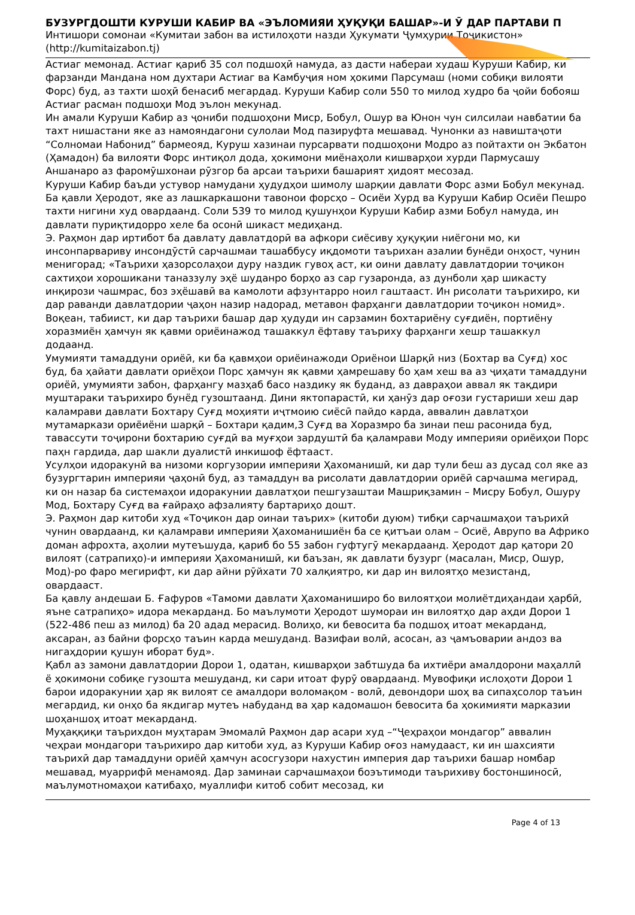БУЗУРГДОШТИ КУРУШИ КАБИР ВА «ЭЪЛОМИЯИ ҲУҚУҚИ БАШАР»-И Ӯ ДАР ПАРТАВИ П
Интишори сомонаи «Кумитаи забон ва истилоҳоти назди Ҳукумати Ҷумҳурии Тоҷикистон»
(http://kumitaizabon.tj)
Астиаг мемонад. Астиаг қариб 35 сол подшоҳӣ намуда, аз дасти набераи худаш Куруши Кабир, ки фарзанди Мандана ном духтари Астиаг ва Камбуҷия ном ҳокими Парсумаш (номи собиқи вилояти Форс) буд, аз тахти шоҳӣ бенасиб мегардад. Куруши Кабир соли 550 то милод худро ба ҷойи бобояш Астиаг расман подшоҳи Мод эълон мекунад.
Ин амали Куруши Кабир аз ҷониби подшоҳони Миср, Бобул, Ошур ва Юнон чун силсилаи навбатии ба тахт нишастани яке аз намояндагони сулолаи Мод пазируфта мешавад. Чунонки аз навиштаҷоти “Солномаи Набонид” бармеояд, Куруш хазинаи пурсарвати подшоҳони Модро аз пойтахти он Экбатон (Ҳамадон) ба вилояти Форс интиқол дода, ҳокимони миёнаҳоли кишварҳои хурди Пармусашу Аншанаро аз фаромӯшхонаи рӯзгор ба арсаи таърихи башарият ҳидоят месозад.
Куруши Кабир баъди устувор намудани ҳудудҳои шимолу шарқии давлати Форс азми Бобул мекунад. Ба қавли Ҳеродот, яке аз лашкаркашони тавонои форсҳо – Осиёи Хурд ва Куруши Кабир Осиёи Пешро тахти нигини худ овардаанд. Соли 539 то милод қушунҳои Куруши Кабир азми Бобул намуда, ин давлати пуриқтидорро хеле ба осонӣ шикаст медиҳанд.
Э. Раҳмон дар иртибот ба давлату давлатдорӣ ва афкори сиёсиву ҳуқуқии ниёгони мо, ки инсонпарвариву инсондӯстӣ сарчашмаи ташаббусу иқдомоти таърихан азалии бунёди онҳост, чунин менигорад; «Таърихи ҳазорсолаҳои дуру наздик гувоҳ аст, ки оини давлату давлатдории тоҷикон сахтиҳои хорошикани таназзулу эҳё шуданро борҳо аз сар гузаронда, аз дунболи ҳар шикасту инқирози чашмрас, боз эҳёшавӣ ва камолоти афзунтарро ноил гаштааст. Ин рисолати таърихиро, ки дар раванди давлатдории ҷаҳон назир надорад, метавон фарҳанги давлатдории тоҷикон номид».
Воқеан, табиист, ки дар таърихи башар дар ҳудуди ин сарзамин бохтариёну суғдиён, портиёну хоразмиён ҳамчун як қавми ориёинажод ташаккул ёфтаву таъриху фарҳанги хешр ташаккул додаанд.
Умумияти тамаддуни ориёӣ, ки ба қавмҳои ориёинажоди Ориёнои Шарқӣ низ (Бохтар ва Суғд) хос буд, ба ҳайати давлати ориёҳои Порс ҳамчун як қавми ҳамрешаву бо ҳам хеш ва аз ҷиҳати тамаддуни ориёӣ, умумияти забон, фарҳангу мазҳаб басо наздику як буданд, аз давраҳои аввал як тақдири муштараки таърихиро бунёд гузоштаанд. Дини яктопарастӣ, ки ҳанӯз дар оғози густариши хеш дар каламрави давлати Бохтару Суғд моҳияти иҷтмоию сиёсӣ пайдо карда, аввалин давлатҳои мутамаркази ориёиёни шарқӣ – Бохтари қадим,3 Суғд ва Хоразмро ба зинаи пеш расонида буд, тавассути тоҷирони бохтарию суғдӣ ва муғҳои зардуштӣ ба қаламрави Моду империяи ориёиҳои Порс паҳн гардида, дар шакли дуалистӣ инкишоф ёфтааст.
Усулҳои идоракунӣ ва низоми коргузории империяи Ҳахоманишӣ, ки дар тули беш аз дусад сол яке аз бузургтарин империяи ҷаҳонӣ буд, аз тамаддун ва рисолати давлатдории ориёӣ сарчашма мегирад, ки он назар ба системаҳои идоракунии давлатҳои пешгузаштаи Машриқзамин – Мисру Бобул, Ошуру Мод, Бохтару Суғд ва ғайраҳо афзалияту бартариҳо дошт.
Э. Раҳмон дар китоби худ «Тоҷикон дар оинаи таърих» (китоби дуюм) тибқи сарчашмаҳои таърихӣ чунин овардаанд, ки қаламрави империяи Ҳахоманишиён ба се қитъаи олам – Осиё, Аврупо ва Африко доман афрохта, аҳолии мутеъшуда, қариб бо 55 забон гуфтугӯ мекардаанд. Ҳеродот дар қатори 20 вилоят (сатрапиҳо)-и империяи Ҳахоманишӣ, ки баъзан, як давлати бузург (масалан, Миср, Ошур, Мод)-ро фаро мегирифт, ки дар айни рӯйхати 70 халқиятро, ки дар ин вилоятҳо мезистанд, овардааст.
Ба қавлу андешаи Б. Ғафуров «Тамоми давлати Ҳахоманиширо бо вилоятҳои молиётдиҳандаи ҳарбӣ, яъне сатрапиҳо» идора мекарданд. Бо маълумоти Ҳеродот шумораи ин вилоятҳо дар аҳди Дорои 1 (522-486 пеш аз милод) ба 20 адад мерасид. Волиҳо, ки бевосита ба подшоҳ итоат мекарданд, аксаран, аз байни форсҳо таъин карда мешуданд. Вазифаи волӣ, асосан, аз ҷамъоварии андоз ва нигаҳдории қушун иборат буд».
Қабл аз замони давлатдории Дорои 1, одатан, кишварҳои забтшуда ба ихтиёри амалдорони маҳаллӣ ё ҳокимони собиқе гузошта мешуданд, ки сари итоат фурӯ овардаанд. Мувофиқи ислоҳоти Дорои 1 барои идоракунии ҳар як вилоят се амалдори воломақом - волӣ, девондори шоҳ ва сипаҳсолор таъин мегардид, ки онҳо ба якдигар мутеъ набуданд ва ҳар кадомашон бевосита ба ҳокимияти марказии шоҳаншоҳ итоат мекарданд.
Муҳаққиқи таърихдон муҳтарам Эмомалӣ Раҳмон дар асари худ –“Ҷеҳраҳои мондагор” аввалин чеҳраи мондагори таърихиро дар китоби худ, аз Куруши Кабир оғоз намудааст, ки ин шахсияти таърихӣ дар тамаддуни ориёӣ ҳамчун асосгузори нахустин империя дар таърихи башар номбар мешавад, муаррифӣ менамояд. Дар заминаи сарчашмаҳои боэътимоди таърихиву бостоншиносӣ, маълумотномаҳои катибаҳо, муаллифи китоб собит месозад, ки
Page 4 of 13